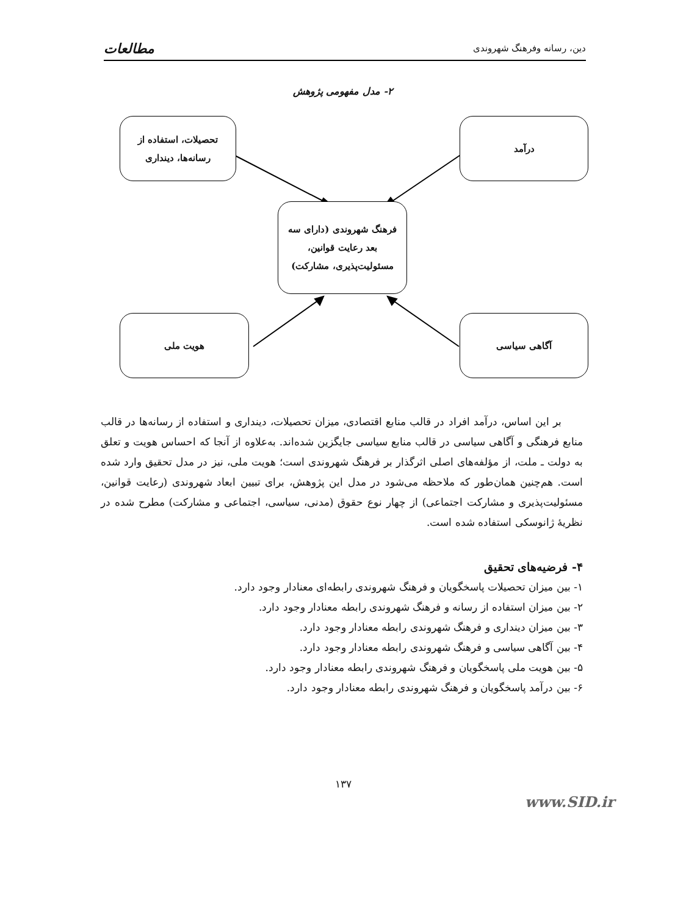دین، رسانه وفرهنگ شهروندی مطالعات
۲- مدل مفهومی پژوهش
تحصیلات، استفاده از
رسانه‌ها، دینداری
درآمد
فرهنگ شهروندی (دارای سه
بعد رعایت قوانین،
مسئولیت‌پذیری، مشارکت)
هویت ملی آگاهی سیاسی
بر این اساس، درآمد افراد در قالب منابع اقتصادی، میزان تحصیلات، دینداری و استفاده از رسانه‌ها در قالب منابع فرهنگی و آگاهی سیاسی در قالب منابع سیاسی جایگزین شده‌اند. به‌علاوه از آنجا که احساس هویت و تعلق به دولت ـ ملت، از مؤلفه‌های اصلی اثرگذار بر فرهنگ شهروندی است؛ هویت ملی، نیز در مدل تحقیق وارد شده است. هم‌چنین همان‌طور که ملاحظه می‌شود در مدل این پژوهش، برای تبیین ابعاد شهروندی (رعایت قوانین، مسئولیت‌پذیری و مشارکت اجتماعی) از چهار نوع حقوق (مدنی، سیاسی، اجتماعی و مشارکت) مطرح شده در نظریهٔ ژانوسکی استفاده شده است.
۴- فرضیه‌های تحقیق
۱- بین میزان تحصیلات پاسخگویان و فرهنگ شهروندی رابطه‌ای معنادار وجود دارد.
۲- بین میزان استفاده از رسانه و فرهنگ شهروندی رابطه معنادار وجود دارد.
۳- بین میزان دینداری و فرهنگ شهروندی رابطه معنادار وجود دارد.
۴- بین آگاهی سیاسی و فرهنگ شهروندی رابطه معنادار وجود دارد.
۵- بین هویت ملی پاسخگویان و فرهنگ شهروندی رابطه معنادار وجود دارد.
۶- بین درآمد پاسخگویان و فرهنگ شهروندی رابطه معنادار وجود دارد.
۱۳۷
www.SID.ir